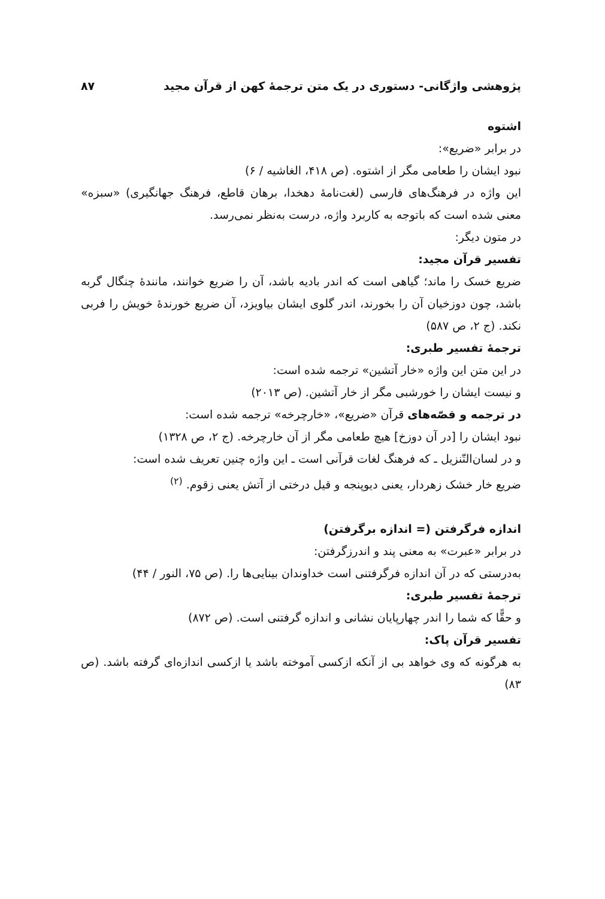پژوهشی واژگانی- دستوری در یک متن ترجمهٔ کهن از قرآن مجید ۸۷
اشتوه
در برابر «ضریع»:
نبود ایشان را طعامی مگر از اشتوه. (ص ۴۱۸، الغاشیه / ۶)
این واژه در فرهنگ‌های فارسی (لغت‌نامهٔ دهخدا، برهان قاطع، فرهنگ جهانگیری) «سبزه» معنی شده است که باتوجه به کاربرد واژه، درست به‌نظر نمی‌رسد.
در متون دیگر:
تفسیر قرآن مجید:
ضریع خسک را ماند؛ گیاهی است که اندر بادیه باشد، آن را ضریع خوانند، مانندهٔ چنگال گربه باشد، چون دوزخیان آن را بخورند، اندر گلوی ایشان بیاویزد، آن ضریع خورندهٔ خویش را فربی نکند. (ج ۲، ص ۵۸۷)
ترجمهٔ تفسیر طبری:
در این متن این واژه «خار آتشین» ترجمه شده است:
و نیست ایشان را خورشبی مگر از خار آتشین. (ص ۲۰۱۳)
در ترجمه و قصّه‌های قرآن «ضریع»، «خارچرخه» ترجمه شده است:
نبود ایشان را [در آن دوزخ] هیچ طعامی مگر از آن خارچرخه. (ج ۲، ص ۱۳۲۸)
و در لسان‌التّنزیل ـ که فرهنگ لغات قرآنی است ـ این واژه چنین تعریف شده است:
ضریع خار خشک زهردار، یعنی دیوپنجه و قیل درختی از آتش یعنی زقوم. <sup>(۲)</sup>
اندازه فرگرفتن (= اندازه برگرفتن)
در برابر «عبرت» به معنی پند و اندرزگرفتن:
به‌درستی که در آن اندازه فرگرفتنی است خداوندان بینایی‌ها را. (ص ۷۵، النور / ۴۴)
ترجمهٔ تفسیر طبری:
و حقًّا که شما را اندر چهارپایان نشانی و اندازه گرفتنی است. (ص ۸۷۲)
تفسیر قرآن پاک:
به هرگونه که وی خواهد بی از آنکه ازکسی آموخته باشد یا ازکسی اندازه‌ای گرفته باشد. (ص ۸۳)